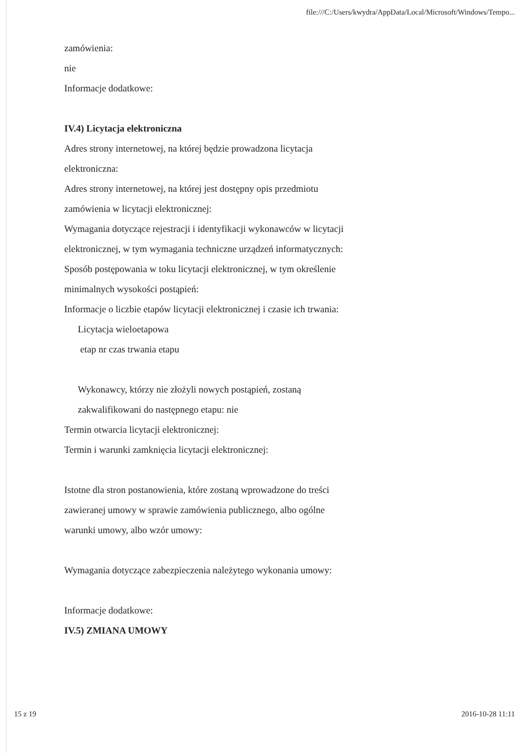file:///C:/Users/kwydra/AppData/Local/Microsoft/Windows/Tempo...
zamówienia:
nie
Informacje dodatkowe:
IV.4) Licytacja elektroniczna
Adres strony internetowej, na której będzie prowadzona licytacja elektroniczna:
Adres strony internetowej, na której jest dostępny opis przedmiotu zamówienia w licytacji elektronicznej:
Wymagania dotyczące rejestracji i identyfikacji wykonawców w licytacji elektronicznej, w tym wymagania techniczne urządzeń informatycznych:
Sposób postępowania w toku licytacji elektronicznej, w tym określenie minimalnych wysokości postąpień:
Informacje o liczbie etapów licytacji elektronicznej i czasie ich trwania:
Licytacja wieloetapowa
etap nr czas trwania etapu
Wykonawcy, którzy nie złożyli nowych postąpień, zostaną zakwalifikowani do następnego etapu: nie
Termin otwarcia licytacji elektronicznej:
Termin i warunki zamknięcia licytacji elektronicznej:
Istotne dla stron postanowienia, które zostaną wprowadzone do treści zawieranej umowy w sprawie zamówienia publicznego, albo ogólne warunki umowy, albo wzór umowy:
Wymagania dotyczące zabezpieczenia należytego wykonania umowy:
Informacje dodatkowe:
IV.5) ZMIANA UMOWY
15 z 19 2016-10-28 11:11